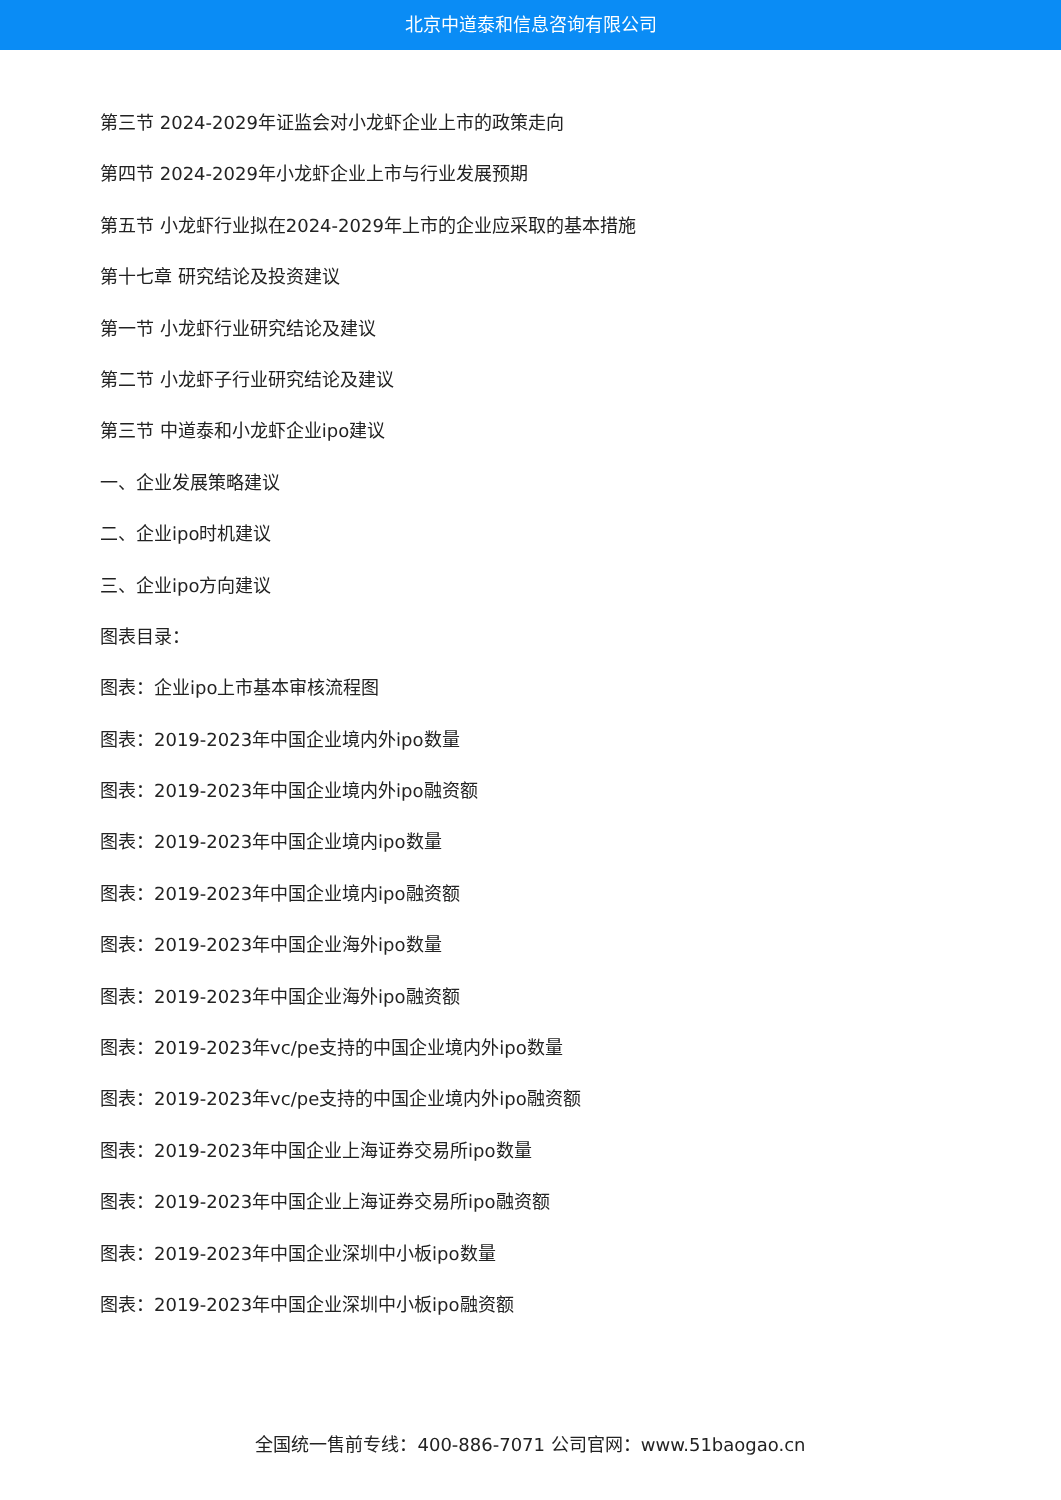北京中道泰和信息咨询有限公司
第三节 2024-2029年证监会对小龙虾企业上市的政策走向
第四节 2024-2029年小龙虾企业上市与行业发展预期
第五节 小龙虾行业拟在2024-2029年上市的企业应采取的基本措施
第十七章 研究结论及投资建议
第一节 小龙虾行业研究结论及建议
第二节 小龙虾子行业研究结论及建议
第三节 中道泰和小龙虾企业ipo建议
一、企业发展策略建议
二、企业ipo时机建议
三、企业ipo方向建议
图表目录：
图表：企业ipo上市基本审核流程图
图表：2019-2023年中国企业境内外ipo数量
图表：2019-2023年中国企业境内外ipo融资额
图表：2019-2023年中国企业境内ipo数量
图表：2019-2023年中国企业境内ipo融资额
图表：2019-2023年中国企业海外ipo数量
图表：2019-2023年中国企业海外ipo融资额
图表：2019-2023年vc/pe支持的中国企业境内外ipo数量
图表：2019-2023年vc/pe支持的中国企业境内外ipo融资额
图表：2019-2023年中国企业上海证券交易所ipo数量
图表：2019-2023年中国企业上海证券交易所ipo融资额
图表：2019-2023年中国企业深圳中小板ipo数量
图表：2019-2023年中国企业深圳中小板ipo融资额
全国统一售前专线：400-886-7071 公司官网：www.51baogao.cn